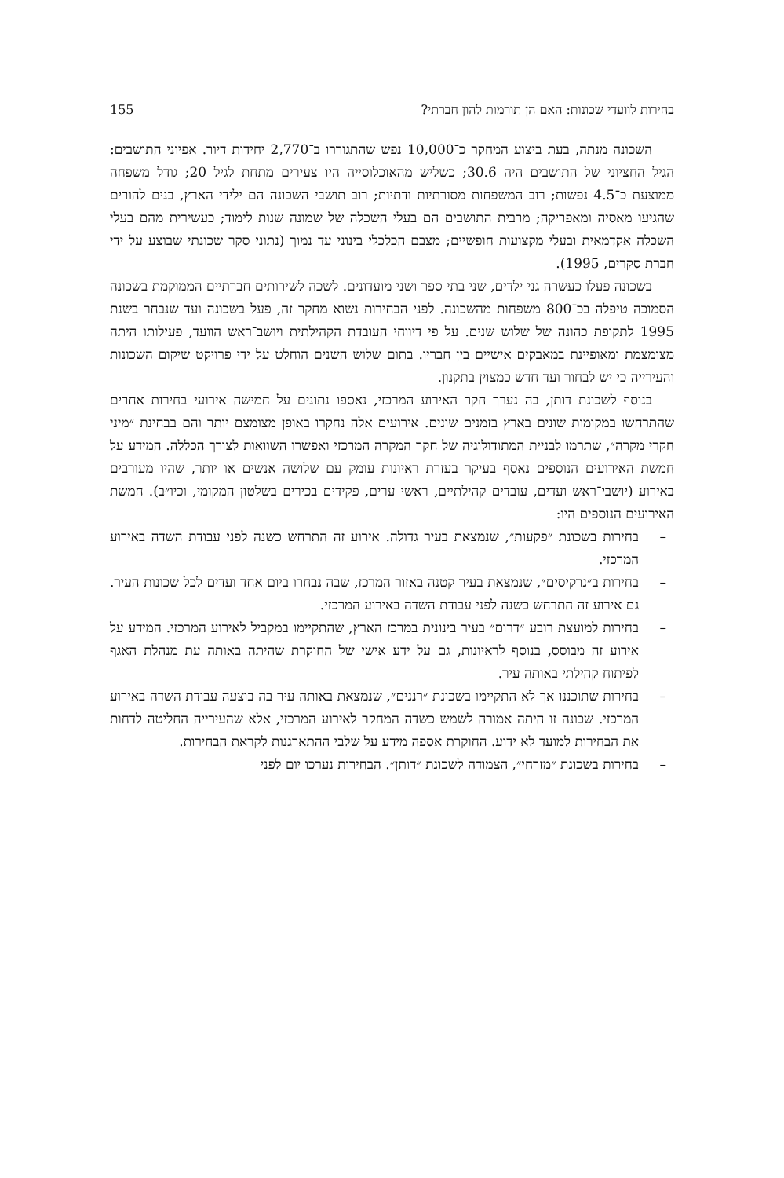בחירות לוועדי שכונות: האם הן תורמות להון חברתי? 155
השכונה מנתה, בעת ביצוע המחקר כ־10,000 נפש שהתגוררו ב־2,770 יחידות דיור. אפיוני התושבים: הגיל החציוני של התושבים היה 30.6; כשליש מהאוכלוסייה היו צעירים מתחת לגיל 20; גודל משפחה ממוצעת כ־4.5 נפשות; רוב המשפחות מסורתיות ודתיות; רוב תושבי השכונה הם ילידי הארץ, בנים להורים שהגיעו מאסיה ומאפריקה; מרבית התושבים הם בעלי השכלה של שמונה שנות לימוד; כעשירית מהם בעלי השכלה אקדמאית ובעלי מקצועות חופשיים; מצבם הכלכלי בינוני עד נמוך (נתוני סקר שכונתי שבוצע על ידי חברת סקרים, 1995).
בשכונה פעלו כעשרה גני ילדים, שני בתי ספר ושני מועדונים. לשכה לשירותים חברתיים הממוקמת בשכונה הסמוכה טיפלה בכ־800 משפחות מהשכונה. לפני הבחירות נשוא מחקר זה, פעל בשכונה ועד שנבחר בשנת 1995 לתקופת כהונה של שלוש שנים. על פי דיווחי העובדת הקהילתית ויושב־ראש הוועד, פעילותו היתה מצומצמת ומאופיינת במאבקים אישיים בין חבריו. בתום שלוש השנים הוחלט על ידי פרויקט שיקום השכונות והעירייה כי יש לבחור ועד חדש כמצוין בתקנון.
בנוסף לשכונת דותן, בה נערך חקר האירוע המרכזי, נאספו נתונים על חמישה אירועי בחירות אחרים שהתרחשו במקומות שונים בארץ בזמנים שונים. אירועים אלה נחקרו באופן מצומצם יותר והם בבחינת ״מיני חקרי מקרה״, שתרמו לבניית המתודולוגיה של חקר המקרה המרכזי ואפשרו השוואות לצורך הכללה. המידע על חמשת האירועים הנוספים נאסף בעיקר בעזרת ראיונות עומק עם שלושה אנשים או יותר, שהיו מעורבים באירוע (יושבי־ראש ועדים, עובדים קהילתיים, ראשי ערים, פקידים בכירים בשלטון המקומי, וכיו״ב). חמשת האירועים הנוספים היו:
– בחירות בשכונת ״פקעות״, שנמצאת בעיר גדולה. אירוע זה התרחש כשנה לפני עבודת השדה באירוע המרכזי.
– בחירות ב״נרקיסים״, שנמצאת בעיר קטנה באזור המרכז, שבה נבחרו ביום אחד ועדים לכל שכונות העיר. גם אירוע זה התרחש כשנה לפני עבודת השדה באירוע המרכזי.
– בחירות למועצת רובע ״דרום״ בעיר בינונית במרכז הארץ, שהתקיימו במקביל לאירוע המרכזי. המידע על אירוע זה מבוסס, בנוסף לראיונות, גם על ידע אישי של החוקרת שהיתה באותה עת מנהלת האגף לפיתוח קהילתי באותה עיר.
– בחירות שתוכננו אך לא התקיימו בשכונת ״רננים״, שנמצאת באותה עיר בה בוצעה עבודת השדה באירוע המרכזי. שכונה זו היתה אמורה לשמש כשדה המחקר לאירוע המרכזי, אלא שהעירייה החליטה לדחות את הבחירות למועד לא ידוע. החוקרת אספה מידע על שלבי ההתארגנות לקראת הבחירות.
– בחירות בשכונת ״מזרחי״, הצמודה לשכונת ״דותן״. הבחירות נערכו יום לפני